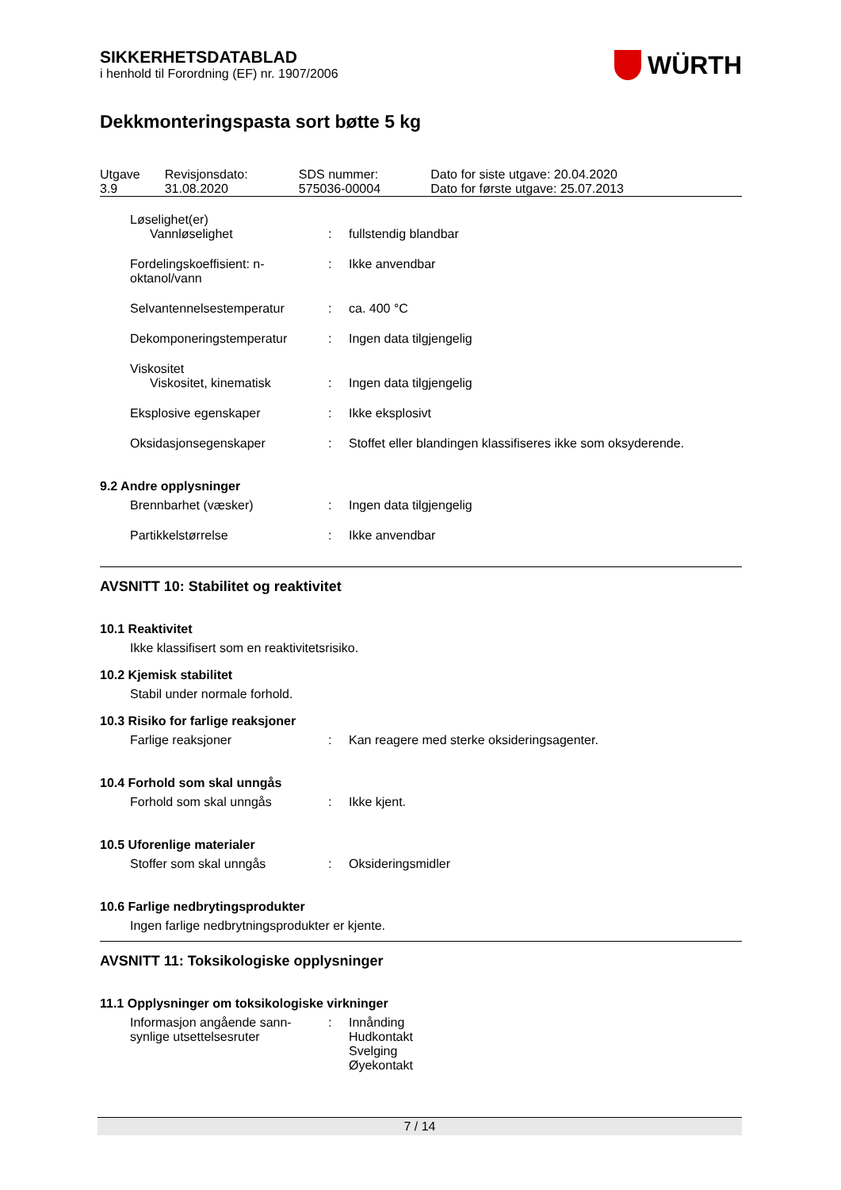WÜRTH
SIKKERHETSDATABLAD
i henhold til Forordning (EF) nr. 1907/2006
Dekkmonteringspasta sort bøtte 5 kg
| Utgave 3.9 | Revisjonsdato: 31.08.2020 | SDS nummer: 575036-00004 | Dato for siste utgave: 20.04.2020 Dato for første utgave: 25.07.2013 |
| Løselighet(er) Vannløselighet | : | fullstendig blandbar |
| Fordelingskoeffisient: n-oktanol/vann | : | Ikke anvendbar |
| Selvantennelsestemperatur | : | ca. 400 °C |
| Dekomponeringstemperatur | : | Ingen data tilgjengelig |
| Viskositet Viskositet, kinematisk | : | Ingen data tilgjengelig |
| Eksplosive egenskaper | : | Ikke eksplosivt |
| Oksidasjonsegenskaper | : | Stoffet eller blandingen klassifiseres ikke som oksyderende. |
9.2 Andre opplysninger
| Brennbarhet (væsker) | : | Ingen data tilgjengelig |
| Partikkelstørrelse | : | Ikke anvendbar |
AVSNITT 10: Stabilitet og reaktivitet
10.1 Reaktivitet
Ikke klassifisert som en reaktivitetsrisiko.
10.2 Kjemisk stabilitet
Stabil under normale forhold.
10.3 Risiko for farlige reaksjoner
| Farlige reaksjoner | : | Kan reagere med sterke oksideringsagenter. |
10.4 Forhold som skal unngås
| Forhold som skal unngås | : | Ikke kjent. |
10.5 Uforenlige materialer
| Stoffer som skal unngås | : | Oksideringsmidler |
10.6 Farlige nedbrytingsprodukter
Ingen farlige nedbrytningsprodukter er kjente.
AVSNITT 11: Toksikologiske opplysninger
11.1 Opplysninger om toksikologiske virkninger
| Informasjon angående sann-synlige utsettelsesruter | : | Innånding Hudkontakt Svelging Øyekontakt |
7 / 14